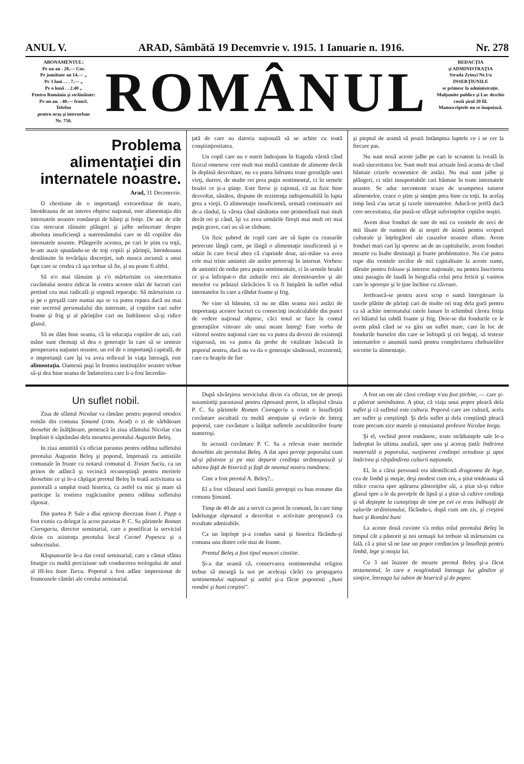ANUL V. ARAD, Sâmbătă 19 Decemvrie v. 1915. 1 Ianuarie n. 1916. Nr. 278
ABONAMENTUL:
Pe un an . 28.— Cor.
Pe jumătate an 14.— „
Pe 3 luni . . . 7.— „
Pe o lună . . 2.40 „
Pentru România şi străinătate:
Pe un an. . 40.— francl.
Telefon
pentru oraş şi interurban
Nr. 750.
ROMÂNUL
REDACŢIA
şi ADMINISTRAŢIA
Strada Zrinyi Nr.1/a
INSERŢIUNILE
se primesc la administraţie.
Mulţumite publice şi Loc deschis costă şirul 20 fil.
Manuscriptele nu se înapoiază.
Problema alimentaţiei din internatele noastre.
Arad, 31 Decemvrie.
O chestiune de o importanţă extraordinar de mare, întotdeauna de un interes obştesc naţional, este alimentaţia din internatele noastre româneşti de băieţi şi fetiţe. De ani de zile s'au strecurat tăinuite plângeri şi jalbe neîncetate despre absoluta insuficienţă a nutremântului care se dă copiilor din internatele noastre. Plângerile acestea, pe cari le ştim cu toţii, le-am auzit spunându-se de toţi copiii şi părinţii, întotdeauna destăinuite în tovărăşia discreţiei, sub masca ascunsă a unui fapt care se credea că aşa trebue să fie, şi nu poate fi altfel.
Să n'o mai tăinuim şi s'o mărturisim cu sinceritatea cuvântului nostru ridicat în contra acestor stări de lucruri cari pretind cea mai radicală şi urgentă reparaţie. Să mărturisim ca şi pe o greşală care numai aşa se va putea repara dacă nu mai este secretul personalului din internate, al copiilor cari sufer foame şi frig şi al părinţilor cari nu îndrăsnesc să-şi ridice glasul.
Să ne dăm bine seama, că în educaţia copiilor de azi, cari mâne sunt chemaţi să dea o generaţie în care să se urmeze prosperarea naţiunei noastre, un rol de o importanţă capitală, de o importanţă care îşi va avea reflexul în viaţa întreagă, este alimentaţia. Oamenii puşi în fruntea instituţiilor noastre trebue să-şi dea bine seama de îndatorirea care li-a fost încredin-
ţată de care au datoria naţională să se achite cu toată conştiinţiositatea.
Un copil care nu e nutrit îndeajuns în frageda vârstă când fizicul omenesc cere mult mai multă cantitate de alimente decât în deplină desvoltare, nu va putea înfrunta toate greutăţile unei vieţi, durere, de multe ori prea puţin sentimental, ci în urmele boalei ce şi-a ştinţe. Este firesc şi raţional, că un fizic bine desvoltat, sănătos, dispune de rezistenţa indispensabilă în lupta grea a vieţii. O alimentaţie insuficientă, urmată continuativ ani de-a rândul, la vârsta când sănătatea este primordiută mai mult decât ori şi când, îşi va avea urmările fireşti mai mult ori mai puţin grave, cari au să se răsbune.
Un fizic şubred de copil care are să lupte cu ceasurile petrecute lângă carte, pe lângă o alimentaţie insuficientă şi o odaie în care focul abea că s'aprinde doar, azi-mâne va avea cele mai triste amintiri ale anilor petrecuţi în internat. Vorbesc de amintiri de ordin prea puţin sentimentale, ci în urmele boalei ce şi-a înfiripat-o din zidurile reci ale dormitoarelor şi ale meselor cu prânzul sărăcăcios îi va fi întipărit în suflet odiul internatelor în care a răbdat foame şi frig.
Ne vine să bănuim, că nu ne dăm seama nici astăzi de importanţa acestor lucruri cu consecinţi incalculabile din punct de vedere naţional obştesc, căci totul se face în contul generaţiilor viitoare ale unui neam întreg! Este vorba de viitorul nostru naţional care nu va putea da dovezi de existenţă viguroasă, nu va putea da probe de vitalitate înăscută în poporul nostru, dacă nu va da o generaţie sănătoasă, rezistentă, care cu braţele de fier
şi pieptul de aramă să poată întâmpina luptele ce i se cer la fiecare pas.
Nu sunt nouă aceste jalbe pe cari le scoatem la iveală în toată sinceritatea lor. Sunt mult mai actuale însă acuma de când bântuie crizele economice de astăzi. Nu mai sunt jalbe şi plângeri, ci stări insuportabile cari bântuie în toate internatele noastre. Se aduc necontenit scuze de scumpetea tuturor alimentelor, ceace o ştim şi simţim prea bine cu toţii. In acelaş timp însă s'au urcat şi taxele internatelor. Aducă-se jertfă dacă cere necesitatea, dar pună-se sfârşit suferinţelor copiilor noştri.
Avem doar fonduri de sute de mii cu venitele de zeci de mii lăsate de oameni de ai noştri de inimă pentru scopuri culturale şi înţelegători ale cauzelor noastre sfinte. Avem fonduri mari cari îşi sporesc an de an capitalurile, avem fonduri moarte cu înalte destinaţii şi foarte problematice. Nu s'ar putea rupe din venitele zecilor de mii capitalisate la aceste sume, dăruite pentru foloase şi interesc naţionale, nu pentru înscrierea unui pasagiu de laudă în biografia celui prea fericit şi vanitos care le sporeşte şi le ţine închise cu zăvoare.
Jertfească-se pentru acest scop o sumă întregitoare la taxele plătite de părinţi cari de multe ori trag dela gură pentru ca să achite internatului ratele lunare în schimbul cărora fetiţa ori băiatul lui rabdă foame şi frig. Deie-se din fondurile ce le avem până când se va găsi un suflet mare, care în loc de fondurile burselor din care se înfruptă şi cei bogaţi, să testeze internatelor o anumită sumă pentru complectarea cheltuielilor socotite la alimentaţie.
Un suflet nobil.
Ziua de sfântul Nicolae va rămâne pentru poporul ortodox român din comuna Şimand (com. Arad) o zi de sărbătoare deosebit de înălţătoare, pentrucă în ziua sfântului Nicolae s'au împlinit 6 săptămâni dela moartea preotului Augustin Beleş.
In ziua amintită s'a oficiat parastas pentru odihna sufletului preotului Augustin Beleş şi poporul, împreună cu antistiile comunale în frunte cu notarul comunal d. Traian Suciu, ca un prinos de adâncă şi vecinică recunoştinţă pentru meritele deosebite ce şi le-a câştigat preotul Beleş în toată activitatea sa pastorală a umplut toată biserica, ca astfel cu mic şi mare să participe la rostirea rugăciunilor pentru odihna sufletului răposat.
Din partea P. Sale a dlui episcop diecezan Ioan I. Papp a fost exmis ca delegat la acest parastas P. C. Sa părintele Roman Ciorogariu, director seminarial, care a pontificat la serviciul divin cu asistenţa preotului local Cornel Popescu şi a subscrisului.
Răspunsurile le-a dat corul seminarial, care a cântat sfânta liturgie cu multă preciziune sub conducerea teologului de anul al III-lea Ioan Turcu. Poporul a fost adânc impresionat de frumoasele cântări ale corului seminarial.
După săvârşirea serviciului divin s'a oficiat, tot de preoţii susamintiţi parastasul pentru răposatul preot, la sfârşitul căruia P. C. Sa părintele Roman Ciorogariu a rostit o însufleţită cuvântare ascultată cu multă atenţiune şi evlavie de întreg poporul, care cuvântare a înălţat sufletele ascultătorilor foarte numeroşi.
In această cuvântare P. C. Sa a relevat toate meritele deosebite ale preotului Beleş. A dat apoi poveţe poporului cum să-şi păstreze şi pe mai departe credinţa strămoşească şi iubirea faţă de biserică şi faţă de neamul nostru românesc.
Cine a fost preotul A. Beleş?...
El a fost vlăstarul unei familii preoţeşti cu bun renume din comuna Şimand.
Timp de 40 de ani a servit ca preot în comună, în care timp îndelungat răposatul a desvoltat o activitate preoţească cu rezultate admirabile.
Ca un înţelept şi-a condus satul şi biserica făcându-şi comuna una dintre cele mai de frunte.
Preotul Beleş a fost tipul muncei cinstite.
Şi-a dat seamă că, conservarea sentimentului religios trebue să meargă la noi pe aceleaşi cărări cu propagarea sentimentului naţional şi astfel şi-a făcut poporenii „buni români şi buni creştini".
A fost un om ale cărui credinţe n'au fost ştirbite, — care şi-a păstrat seninătatea. A ştiut, că viaţa unui popor pleacă dela suflet şi că sufletul este cultura. Poporul care are cultură, acela are suflet şi conştiinţă. Şi dela suflet şi dela conştiinţă pleacă toate precum zice marele şi entusiastul profesor Nicolae Iorga.
Şi el, vechiul preot românesc, toate străduinţele sale le-a îndreptat în ultima analiză, spre una şi aceeaş ţintă: întărirea materială a poporului, susţinerea credinţei ortodoxe şi apoi întărirea şi răspândirea culturii naţionale.
El, în a cărui persoană era identificată dragostea de lege, cea de limbă şi moşie, deşi modest cum era, a ştiut totdeauna să ridice crucea spre apărarea păstoriţilor săi, a ştiut să-şi ridice glasul spre a le da poveţele de lipsă şi a ştiut să cultive credinţa şi să deştepte la cunoştinţa de sine pe cei ce erau înăbuşiţi de valurile străinismului, făcându-i, după cum am zis, şi creştini buni şi Români buni
La aceste două cuvinte s'a redus rolul preotului Beleş în timpul cât a păstorit şi noi urmaşii lui trebuie să mărturisim cu fală, că a ştiut să ne lase un popor credincios şi însufleţit pentru limbă, lege şi moşia lui.
Cu 3 ani înainte de moarte preotul Beleş şi-a făcut testamentul, în care e reoglindată întreaga lui gândire şi simţire, întreaga lui iubire de biserică şi de popor.